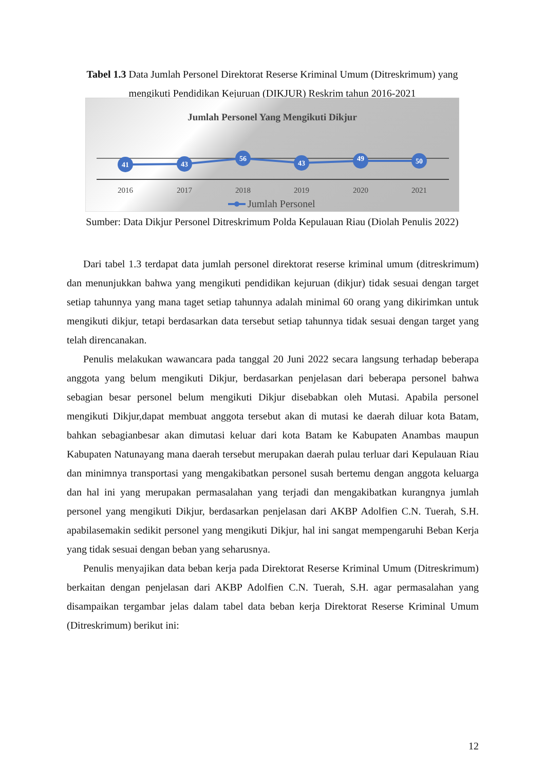Tabel 1.3 Data Jumlah Personel Direktorat Reserse Kriminal Umum (Ditreskrimum) yang mengikuti Pendidikan Kejuruan (DIKJUR) Reskrim tahun 2016-2021
Jumlah Personel Yang Mengikuti Dikjur
41
43
56
43
49
50
2016
2017
2018
2019
2020
2021
Jumlah Personel
Sumber: Data Dikjur Personel Ditreskrimum Polda Kepulauan Riau (Diolah Penulis 2022)
Dari tabel 1.3 terdapat data jumlah personel direktorat reserse kriminal umum (ditreskrimum) dan menunjukkan bahwa yang mengikuti pendidikan kejuruan (dikjur) tidak sesuai dengan target setiap tahunnya yang mana taget setiap tahunnya adalah minimal 60 orang yang dikirimkan untuk mengikuti dikjur, tetapi berdasarkan data tersebut setiap tahunnya tidak sesuai dengan target yang telah direncanakan.
Penulis melakukan wawancara pada tanggal 20 Juni 2022 secara langsung terhadap beberapa anggota yang belum mengikuti Dikjur, berdasarkan penjelasan dari beberapa personel bahwa sebagian besar personel belum mengikuti Dikjur disebabkan oleh Mutasi. Apabila personel mengikuti Dikjur,dapat membuat anggota tersebut akan di mutasi ke daerah diluar kota Batam, bahkan sebagianbesar akan dimutasi keluar dari kota Batam ke Kabupaten Anambas maupun Kabupaten Natunayang mana daerah tersebut merupakan daerah pulau terluar dari Kepulauan Riau dan minimnya transportasi yang mengakibatkan personel susah bertemu dengan anggota keluarga dan hal ini yang merupakan permasalahan yang terjadi dan mengakibatkan kurangnya jumlah personel yang mengikuti Dikjur, berdasarkan penjelasan dari AKBP Adolfien C.N. Tuerah, S.H. apabilasemakin sedikit personel yang mengikuti Dikjur, hal ini sangat mempengaruhi Beban Kerja yang tidak sesuai dengan beban yang seharusnya.
Penulis menyajikan data beban kerja pada Direktorat Reserse Kriminal Umum (Ditreskrimum) berkaitan dengan penjelasan dari AKBP Adolfien C.N. Tuerah, S.H. agar permasalahan yang disampaikan tergambar jelas dalam tabel data beban kerja Direktorat Reserse Kriminal Umum (Ditreskrimum) berikut ini:
12